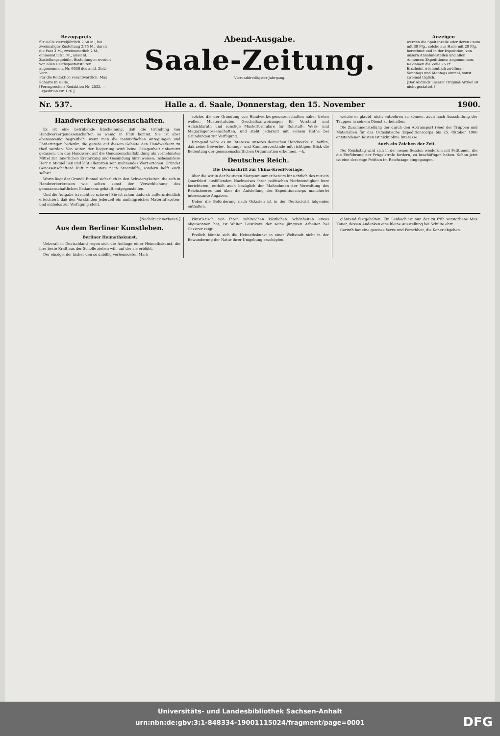Bezugspreis
für Halle vierteljährlich 2,50 M., bei zweimaliger Zustellung 2,75 M., durch die Post 3 M., zweimonatlich 2 M., einmonatlich 1 M., ausschl. Zustellungsgebühr. Bestellungen werden von allen Reichspostanstalten angenommen. Nr. 6638 des amtl. Zeit.-Verz.
Für die Redaktion verantwortlich: Max Scharre in Halle.
[Fernsprecher: Redaktion Nr. 2532. — Expedition Nr. 176.]
Abend-Ausgabe.
Saale-Zeitung.
Vierunddreißigster Jahrgang.
Anzeigen
werden die Spaltenzeile oder deren Raum mit 30 Pfg., solche aus Halle mit 20 Pfg. berechnet und in der Expedition, von unsern Annahmestellen und allen Annoncen-Expeditionen angenommen. Reklamen die Zeile 75 Pf.
Erscheint wöchentlich zwölfmal; Sonntags und Montags einmal, sonst zweimal täglich.
[Der Abdruck unserer Original-Artikel ist nicht gestattet.]
Nr. 537. Halle a. d. Saale, Donnerstag, den 15. November 1900.
Handwerkergenossenschaften.
Es ist eine betrübende Erscheinung, daß die Gründung von Handwerkergenossenschaften so wenig in Fluß kommt. Sie ist aber ebensowenig begreiflich, wenn man die mannigfachen Anregungen und Förderungen bedenkt, die gerade auf diesem Gebiete den Handwerkern zu theil werden. Von seiten der Regierung wird keine Gelegenheit unbenutzt gelassen, um das Handwerk auf die Genossenschaftsbildung als vornehmstes Mittel zur innerlichen Erstarkung und Gesundung hinzuweisen; insbesondere Herr v. Miquel ließ und läßt allerorten sein mahnendes Wort ertönen: Gründet Genossenschaften! Ruft nicht stets nach Staatshilfe, sondern helft euch selbst!
Worin liegt der Grund? Einmal sicherlich in den Schwierigkeiten, die sich in Handwerkerkreisen wie selten sonst der Verwirklichung des genossenschaftlichen Gedankens gehäuft entgegenstellen.
Und die Aufgabe ist nicht so schwer! Sie ist schon dadurch außerordentlich erleichtert, daß den Vorständen jederzeit ein umfangreiches Material kosten- und mühelos zur Verfügung steht.
solche, die der Gründung von Handwerkergenossenschaften näher treten wollen, Musterstatuten, Geschäftsanweisungen für Vorstand und Aufsichtsrath und sonstige Musterformulare für Rohstoff-, Werk- und Magazingenossenschaften, und steht jederzeit mit seinem Rathe bei Gründungen zur Verfügung.
Dringend wäre es im Interesse unseres deutschen Handwerks zu hoffen, daß seine Gewerbe-, Innungs- und Kammervorstände mit richtigem Blick die Bedeutung der genossenschaftlichen Organisation erkennen. —k.
Deutsches Reich.
Die Denkschrift zur China-Kreditvorlage,
über die wir in der heutigen Morgennummer bereits hinsichtlich des nur ein Quartblatt ausfüllenden Nachweises ihrer politischen Nothwendigkeit kurz berichteten, enthält auch bezüglich der Maßnahmen der Verwaltung des Reichsheeres und über die Aufstellung des Expeditionscorps mancherlei interessante Angaben.
Ueber die Beförderung nach Ostasien ist in der Denkschrift folgendes enthalten.
welche er glaubt, nicht entbehren zu können, auch nach Ausschiffung der Truppen in seinem Dienst zu behalten.
Die Zusammenstellung der durch den Abtransport (See) der Truppen und Materialien für das Ostasiatische Expeditionscorps bis 25. Oktober 1900 entstandenen Kosten ist nicht ohne Interesse.
Auch ein Zeichen der Zeit.
Der Reichstag wird sich in der neuen Session wiederum mit Petitionen, die die Einführung der Prügelstrafe fordern, zu beschäftigen haben. Schon jetzt ist eine derartige Petition im Reichstage eingegangen.
[Nachdruck verboten.]
Aus dem Berliner Kunstleben.
Berliner Heimathskunst.
Ueberall in Deutschland regen sich die Anfänge einer Heimathskunst, die ihre beste Kraft aus der Scholle ziehen will, auf der sie erblüht.
Der einzige, der bisher den so unbillig verleumdeten Mark
künstlerisch von ihren zahlreichen köstlichen Schönheiten etwas abgewonnen hat, ist Walter Leistikow, der seine jüngsten Arbeiten bei Cassirer zeigt.
Freilich könnte sich die Heimathskunst in einer Weltstadt nicht in der Bewunderung der Natur ihrer Umgebung erschöpfen.
glänzend festgehalten. Ein Lenbach ist nun der zu früh verstorbene Max Koner, dessen Andenken eine kleine Ausstellung bei Schulte ehrt.
Corinth hat eine gewisse Verve und Forschheit, die Koner abgehen.
Universitäts- und Landesbibliothek Sachsen-Anhalt
urn:nbn:de:gbv:3:1-848334-19001115024/fragment/page=0001
DFG